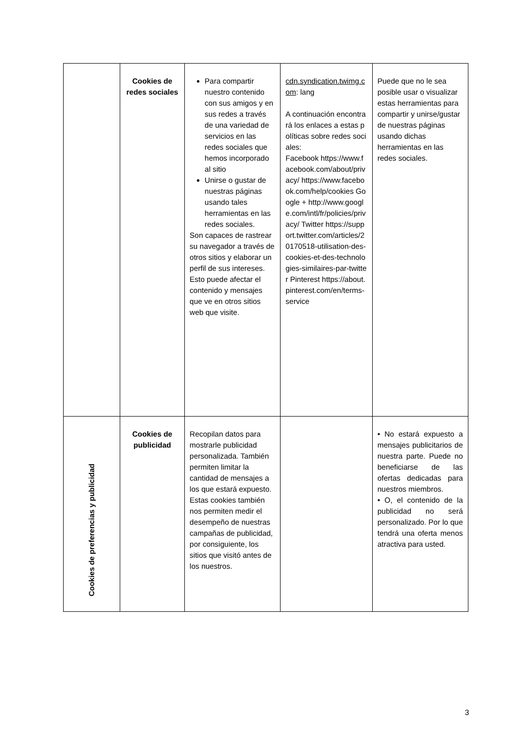| | Cookies de redes sociales | Para compartir nuestro contenido con sus amigos y en sus redes a través de una variedad de servicios en las redes sociales que hemos incorporado al sitio Unirse o gustar de nuestras páginas usando tales herramientas en las redes sociales. Son capaces de rastrear su navegador a través de otros sitios y elaborar un perfil de sus intereses. Esto puede afectar el contenido y mensajes que ve en otros sitios web que visite. | cdn.syndication.twimg.com : lang A continuación encontrará los enlaces a estas políticas sobre redes sociales: Facebook https://www.facebook.com/about/privacy/ https://www.facebook.com/help/cookies Google + http://www.google.com/intl/fr/policies/privacy/ Twitter https://support.twitter.com/articles/20170518-utilisation-des-cookies-et-des-technologies-similaires-par-twitter Pinterest https://about.pinterest.com/en/terms-service | Puede que no le sea posible usar o visualizar estas herramientas para compartir y unirse/gustar de nuestras páginas usando dichas herramientas en las redes sociales. |
| Cookies de preferencias y publicidad | Cookies de publicidad | Recopilan datos para mostrarle publicidad personalizada. También permiten limitar la cantidad de mensajes a los que estará expuesto. Estas cookies también nos permiten medir el desempeño de nuestras campañas de publicidad, por consiguiente, los sitios que visitó antes de los nuestros. | | • No estará expuesto a mensajes publicitarios de nuestra parte. Puede no beneficiarse de las ofertas dedicadas para nuestros miembros. • O, el contenido de la publicidad no será personalizado. Por lo que tendrá una oferta menos atractiva para usted. |
3